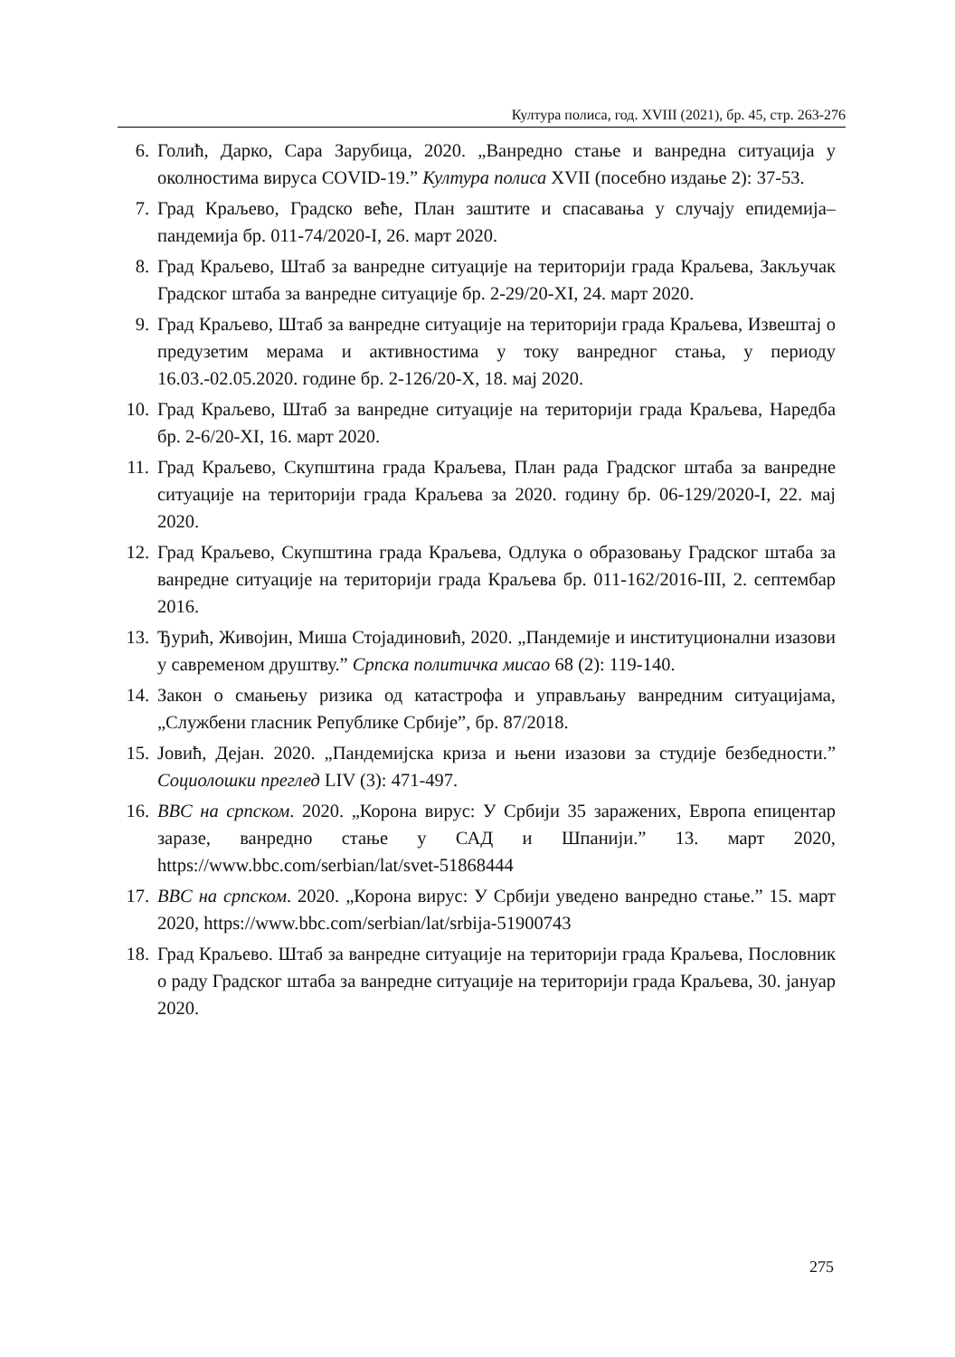Култура полиса, год. XVIII (2021), бр. 45, стр. 263-276
6. Голић, Дарко, Сара Зарубица, 2020. „Ванредно стање и ванредна ситуација у околностима вируса COVID-19.” Култура полиса XVII (посебно издање 2): 37-53.
7. Град Краљево, Градско веће, План заштите и спасавања у случају епидемија–пандемија бр. 011-74/2020-I, 26. март 2020.
8. Град Краљево, Штаб за ванредне ситуације на територији града Краљева, Закључак Градског штаба за ванредне ситуације бр. 2-29/20-XI, 24. март 2020.
9. Град Краљево, Штаб за ванредне ситуације на територији града Краљева, Извештај о предузетим мерама и активностима у току ванредног стања, у периоду 16.03.-02.05.2020. године бр. 2-126/20-X, 18. мај 2020.
10. Град Краљево, Штаб за ванредне ситуације на територији града Краљева, Наредба бр. 2-6/20-XI, 16. март 2020.
11. Град Краљево, Скупштина града Краљева, План рада Градског штаба за ванредне ситуације на територији града Краљева за 2020. годину бр. 06-129/2020-I, 22. мај 2020.
12. Град Краљево, Скупштина града Краљева, Одлука о образовању Градског штаба за ванредне ситуације на територији града Краљева бр. 011-162/2016-III, 2. септембар 2016.
13. Ђурић, Живојин, Миша Стојадиновић, 2020. „Пандемије и институционални изазови у савременом друштву.” Српска политичка мисао 68 (2): 119-140.
14. Закон о смањењу ризика од катастрофа и управљању ванредним ситуацијама, „Службени гласник Републике Србије”, бр. 87/2018.
15. Јовић, Дејан. 2020. „Пандемијска криза и њени изазови за студије безбедности.” Социолошки преглед LIV (3): 471-497.
16. BBC на српском. 2020. „Корона вирус: У Србији 35 заражених, Европа епицентар заразе, ванредно стање у САД и Шпанији.” 13. март 2020, https://www.bbc.com/serbian/lat/svet-51868444
17. BBC на српском. 2020. „Корона вирус: У Србији уведено ванредно стање.” 15. март 2020, https://www.bbc.com/serbian/lat/srbija-51900743
18. Град Краљево. Штаб за ванредне ситуације на територији града Краљева, Пословник о раду Градског штаба за ванредне ситуације на територији града Краљева, 30. јануар 2020.
275